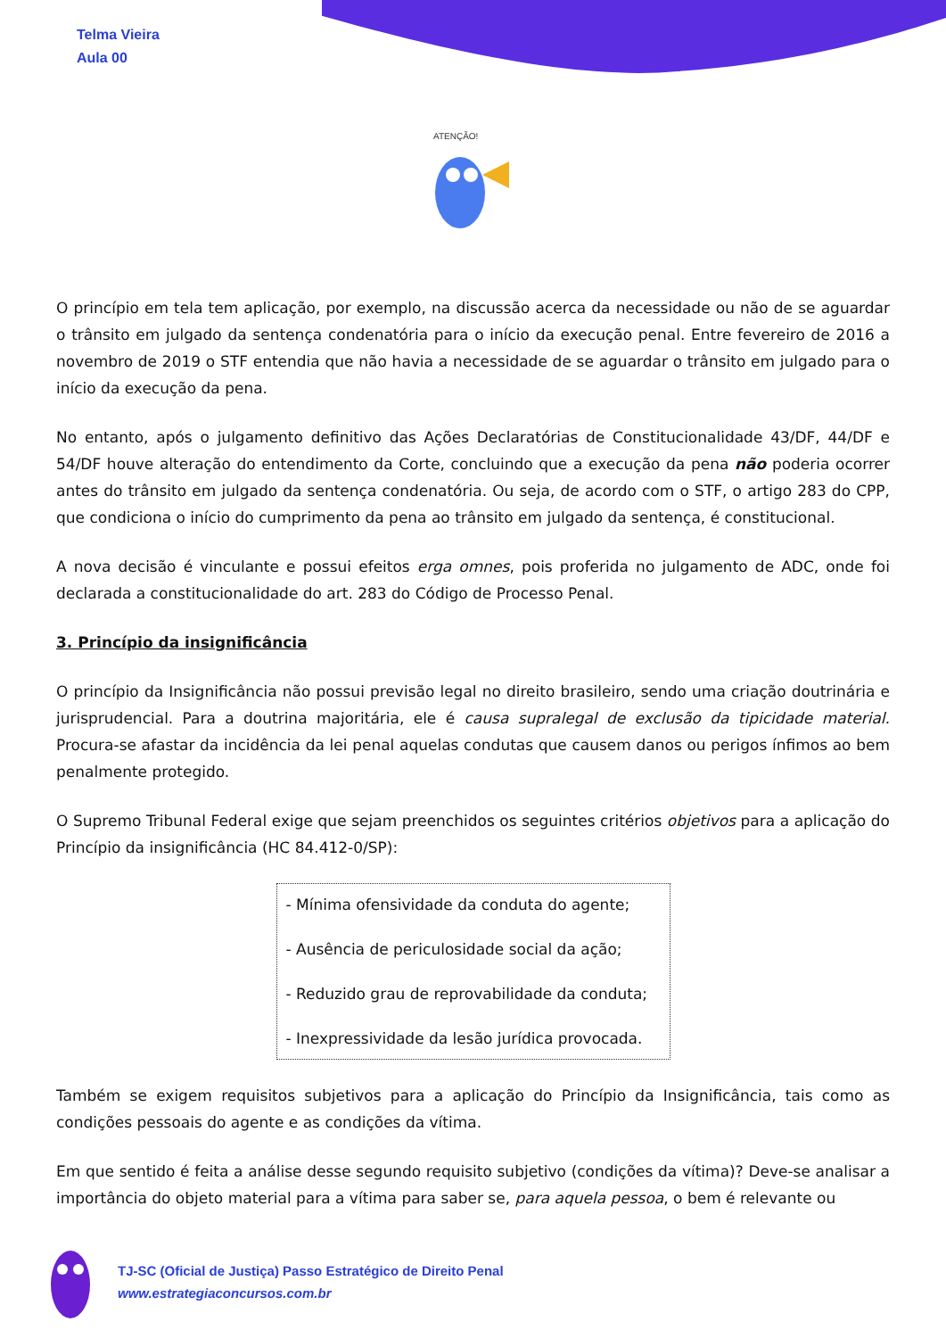Telma Vieira
Aula 00
ATENÇÃO!
O princípio em tela tem aplicação, por exemplo, na discussão acerca da necessidade ou não de se aguardar o trânsito em julgado da sentença condenatória para o início da execução penal. Entre fevereiro de 2016 a novembro de 2019 o STF entendia que não havia a necessidade de se aguardar o trânsito em julgado para o início da execução da pena.
No entanto, após o julgamento definitivo das Ações Declaratórias de Constitucionalidade 43/DF, 44/DF e 54/DF houve alteração do entendimento da Corte, concluindo que a execução da pena não poderia ocorrer antes do trânsito em julgado da sentença condenatória. Ou seja, de acordo com o STF, o artigo 283 do CPP, que condiciona o início do cumprimento da pena ao trânsito em julgado da sentença, é constitucional.
A nova decisão é vinculante e possui efeitos erga omnes, pois proferida no julgamento de ADC, onde foi declarada a constitucionalidade do art. 283 do Código de Processo Penal.
3. Princípio da insignificância
O princípio da Insignificância não possui previsão legal no direito brasileiro, sendo uma criação doutrinária e jurisprudencial. Para a doutrina majoritária, ele é causa supralegal de exclusão da tipicidade material. Procura-se afastar da incidência da lei penal aquelas condutas que causem danos ou perigos ínfimos ao bem penalmente protegido.
O Supremo Tribunal Federal exige que sejam preenchidos os seguintes critérios objetivos para a aplicação do Princípio da insignificância (HC 84.412-0/SP):
- Mínima ofensividade da conduta do agente;
- Ausência de periculosidade social da ação;
- Reduzido grau de reprovabilidade da conduta;
- Inexpressividade da lesão jurídica provocada.
Também se exigem requisitos subjetivos para a aplicação do Princípio da Insignificância, tais como as condições pessoais do agente e as condições da vítima.
Em que sentido é feita a análise desse segundo requisito subjetivo (condições da vítima)? Deve-se analisar a importância do objeto material para a vítima para saber se, para aquela pessoa, o bem é relevante ou
TJ-SC (Oficial de Justiça) Passo Estratégico de Direito Penal
www.estrategiaconcursos.com.br